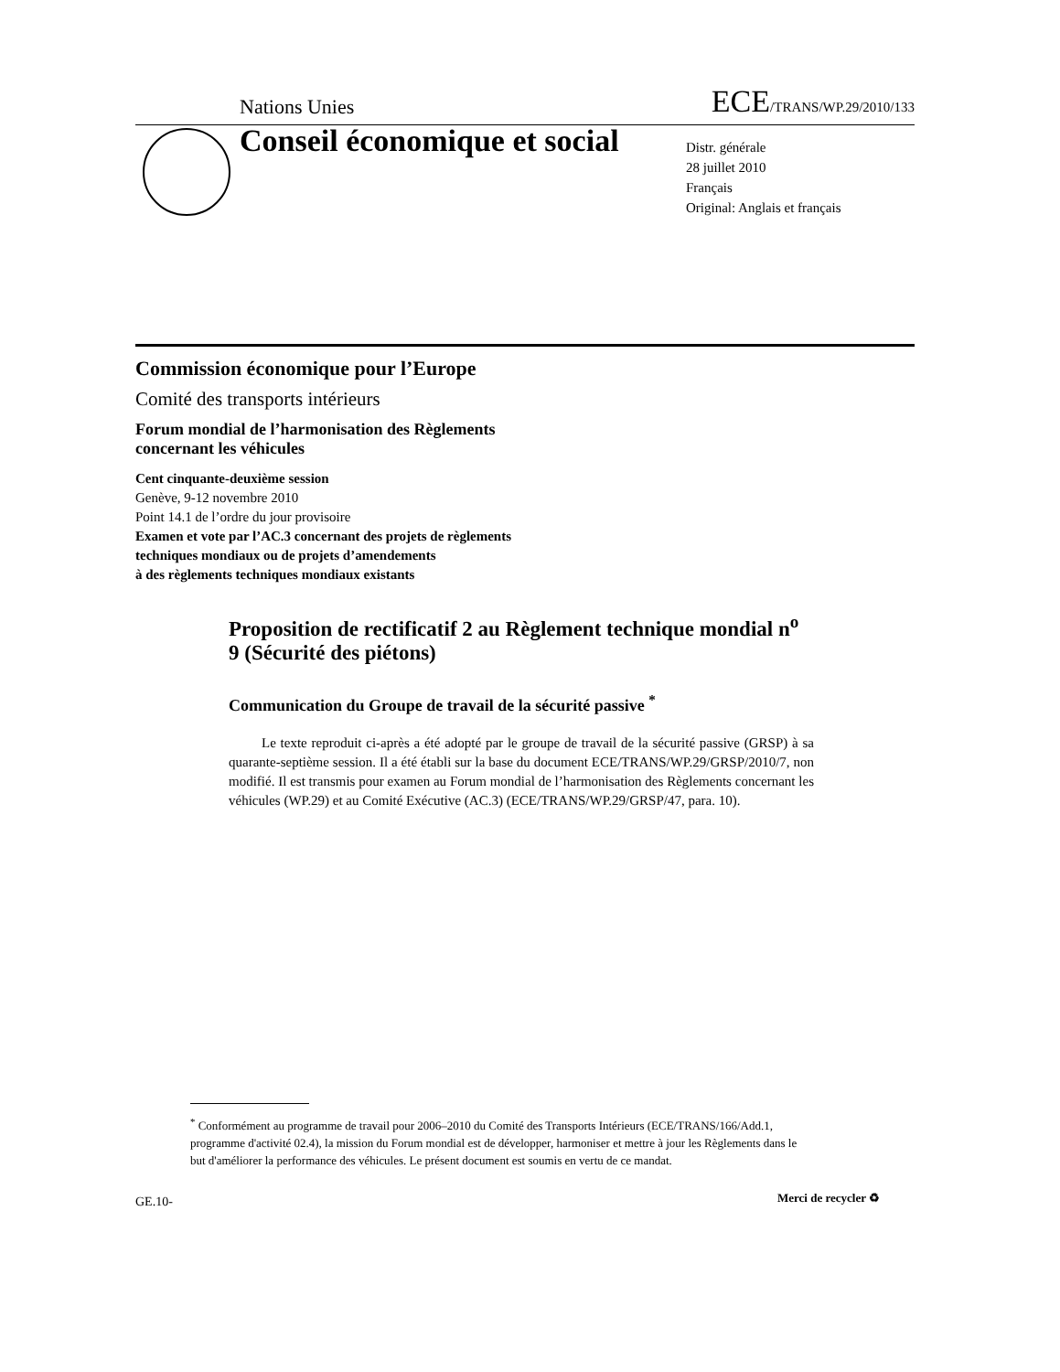Nations Unies ECE/TRANS/WP.29/2010/133
Conseil économique et social
Distr. générale
28 juillet 2010
Français
Original: Anglais et français
Commission économique pour l’Europe
Comité des transports intérieurs
Forum mondial de l’harmonisation des Règlements
concernant les véhicules
Cent cinquante-deuxième session
Genève, 9-12 novembre 2010
Point 14.1 de l’ordre du jour provisoire
Examen et vote par l’AC.3 concernant des projets de règlements
techniques mondiaux ou de projets d’amendements
à des règlements techniques mondiaux existants
Proposition de rectificatif 2 au Règlement technique mondial n<sup>o</sup> 9 (Sécurité des piétons)
Communication du Groupe de travail de la sécurité passive <sup>*</sup>
Le texte reproduit ci-après a été adopté par le groupe de travail de la sécurité passive (GRSP) à sa quarante-septième session. Il a été établi sur la base du document ECE/TRANS/WP.29/GRSP/2010/7, non modifié. Il est transmis pour examen au Forum mondial de l’harmonisation des Règlements concernant les véhicules (WP.29) et au Comité Exécutive (AC.3) (ECE/TRANS/WP.29/GRSP/47, para. 10).
<sup>*</sup> Conformément au programme de travail pour 2006–2010 du Comité des Transports Intérieurs (ECE/TRANS/166/Add.1, programme d'activité 02.4), la mission du Forum mondial est de développer, harmoniser et mettre à jour les Règlements dans le but d'améliorer la performance des véhicules. Le présent document est soumis en vertu de ce mandat.
GE.10- Merci de recycler ♻